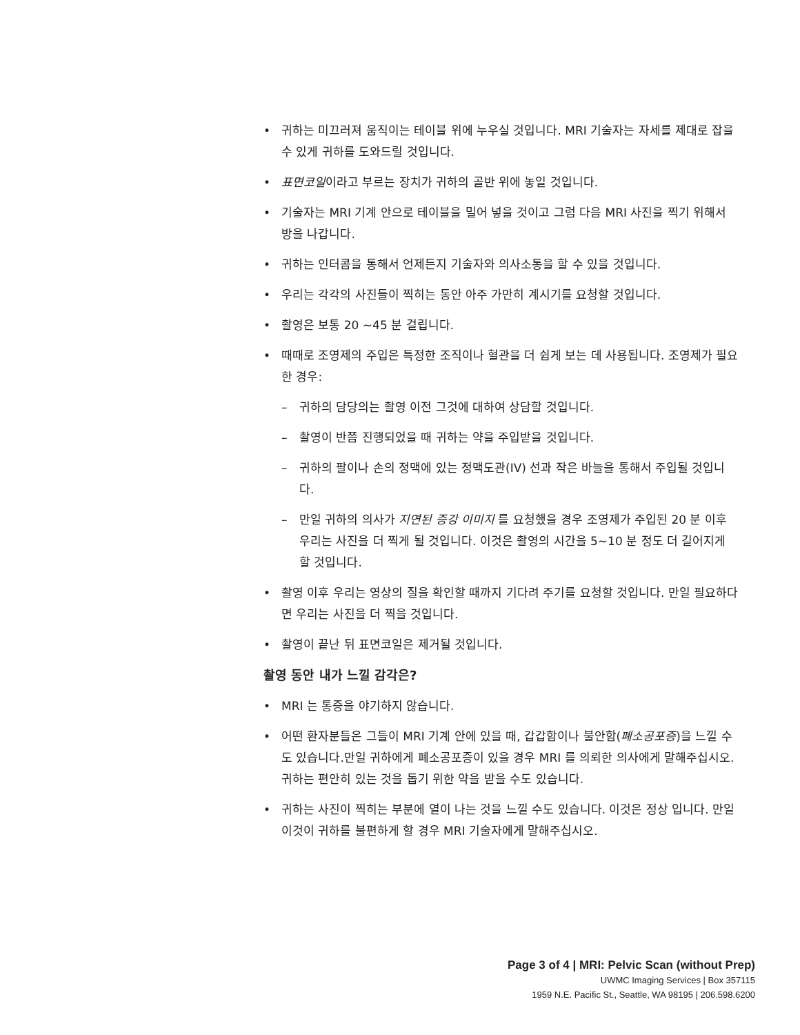• 귀하는 미끄러져 움직이는 테이블 위에 누우실 것입니다. MRI 기술자는 자세를 제대로 잡을 수 있게 귀하를 도와드릴 것입니다.
• 표면코일이라고 부르는 장치가 귀하의 골반 위에 놓일 것입니다.
• 기술자는 MRI 기계 안으로 테이블을 밀어 넣을 것이고 그럼 다음 MRI 사진을 찍기 위해서 방을 나갑니다.
• 귀하는 인터콤을 통해서 언제든지 기술자와 의사소통을 할 수 있을 것입니다.
• 우리는 각각의 사진들이 찍히는 동안 아주 가만히 계시기를 요청할 것입니다.
• 촬영은 보통 20 ~45 분 걸립니다.
• 때때로 조영제의 주입은 특정한 조직이나 혈관을 더 쉽게 보는 데 사용됩니다. 조영제가 필요한 경우:
– 귀하의 담당의는 촬영 이전 그것에 대하여 상담할 것입니다.
– 촬영이 반쯤 진행되었을 때 귀하는 약을 주입받을 것입니다.
– 귀하의 팔이나 손의 정맥에 있는 정맥도관(IV) 선과 작은 바늘을 통해서 주입될 것입니다.
– 만일 귀하의 의사가 지연된 증강 이미지 를 요청했을 경우 조영제가 주입된 20 분 이후 우리는 사진을 더 찍게 될 것입니다. 이것은 촬영의 시간을 5~10 분 정도 더 길어지게 할 것입니다.
• 촬영 이후 우리는 영상의 질을 확인할 때까지 기다려 주기를 요청할 것입니다. 만일 필요하다면 우리는 사진을 더 찍을 것입니다.
• 촬영이 끝난 뒤 표면코일은 제거될 것입니다.
촬영 동안 내가 느낄 감각은?
• MRI 는 통증을 야기하지 않습니다.
• 어떤 환자분들은 그들이 MRI 기계 안에 있을 때, 갑갑함이나 불안함(폐소공포증)을 느낄 수도 있습니다.만일 귀하에게 폐소공포증이 있을 경우 MRI 를 의뢰한 의사에게 말해주십시오. 귀하는 편안히 있는 것을 돕기 위한 약을 받을 수도 있습니다.
• 귀하는 사진이 찍히는 부분에 열이 나는 것을 느낄 수도 있습니다. 이것은 정상 입니다. 만일 이것이 귀하를 불편하게 할 경우 MRI 기술자에게 말해주십시오.
Page 3 of 4 | MRI: Pelvic Scan (without Prep)
UWMC Imaging Services | Box 357115
1959 N.E. Pacific St., Seattle, WA 98195 | 206.598.6200